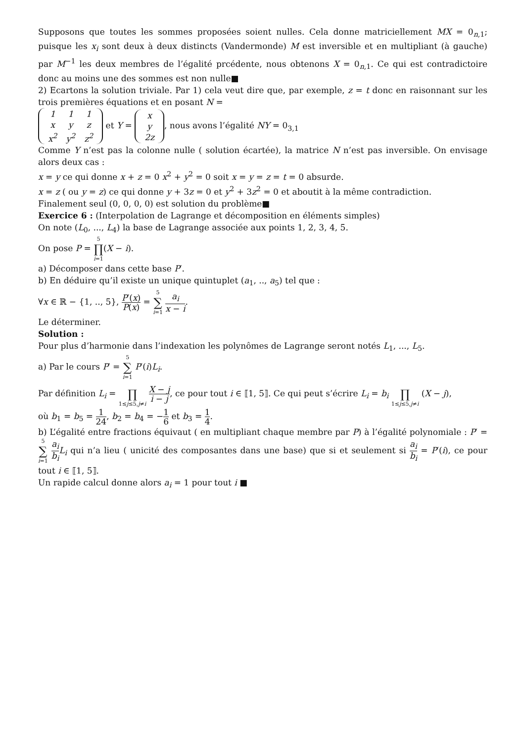Supposons que toutes les sommes proposées soient nulles. Cela donne matriciellement MX = 0<sub>n,1</sub>; puisque les x<sub>i</sub> sont deux à deux distincts (Vandermonde) M est inversible et en multipliant (à gauche) par M<sup>−1</sup> les deux membres de l’égalité prcédente, nous obtenons X = 0<sub>n,1</sub>. Ce qui est contradictoire donc au moins une des sommes est non nulle■
2) Ecartons la solution triviale. Par 1) cela veut dire que, par exemple, z = t donc en raisonnant sur les trois premières équations et en posant N =
| 1 | 1 | 1 |
| x | y | z |
| x<sup>2</sup> | y<sup>2</sup> | z<sup>2</sup> |
et Y =
| x |
| y |
| 2z |
, nous avons l’égalité NY = 0<sub>3,1</sub>
Comme Y n’est pas la colonne nulle ( solution écartée), la matrice N n’est pas inversible. On envisage alors deux cas :
x = y ce qui donne x + z = 0 x<sup>2</sup> + y<sup>2</sup> = 0 soit x = y = z = t = 0 absurde.
x = z ( ou y = z) ce qui donne y + 3z = 0 et y<sup>2</sup> + 3z<sup>2</sup> = 0 et aboutit à la même contradiction.
Finalement seul (0, 0, 0, 0) est solution du problème■
Exercice 6 : (Interpolation de Lagrange et décomposition en éléments simples)
On note (L<sub>0</sub>, ..., L<sub>4</sub>) la base de Lagrange associée aux points 1, 2, 3, 4, 5.
On pose P = 5 ∏ i=1(X − i).
a) Décomposer dans cette base P′.
b) En déduire qu’il existe un unique quintuplet (a<sub>1</sub>, .., a<sub>5</sub>) tel que :
∀x ∈ ℝ − {1, .., 5}, P′(x) P(x) = 5 ∑ i=1 a<sub>i</sub> x − i.
Le déterminer.
Solution :
Pour plus d’harmonie dans l’indexation les polynômes de Lagrange seront notés L<sub>1</sub>, ..., L<sub>5</sub>.
a) Par le cours P′ = 5 ∑ i=1 P′(i)L<sub>i</sub>.
Par définition L<sub>i</sub> = ∏ 1≤j≤5,j≠i X − j i − j, ce pour tout i ∈ ⟦1, 5⟧. Ce qui peut s’écrire L<sub>i</sub> = b<sub>i</sub> ∏ 1≤j≤5,j≠i (X − j),
où b<sub>1</sub> = b<sub>5</sub> = 1 24, b<sub>2</sub> = b<sub>4</sub> = −1 6 et b<sub>3</sub> = 1 4.
b) L’égalité entre fractions équivaut ( en multipliant chaque membre par P) à l’égalité polynomiale : P′ = 5 ∑ i=1 a<sub>i</sub> b<sub>i</sub> L<sub>i</sub> qui n’a lieu ( unicité des composantes dans une base) que si et seulement si a<sub>i</sub> b<sub>i</sub> = P′(i), ce pour tout i ∈ ⟦1, 5⟧.
Un rapide calcul donne alors a<sub>i</sub> = 1 pour tout i ■